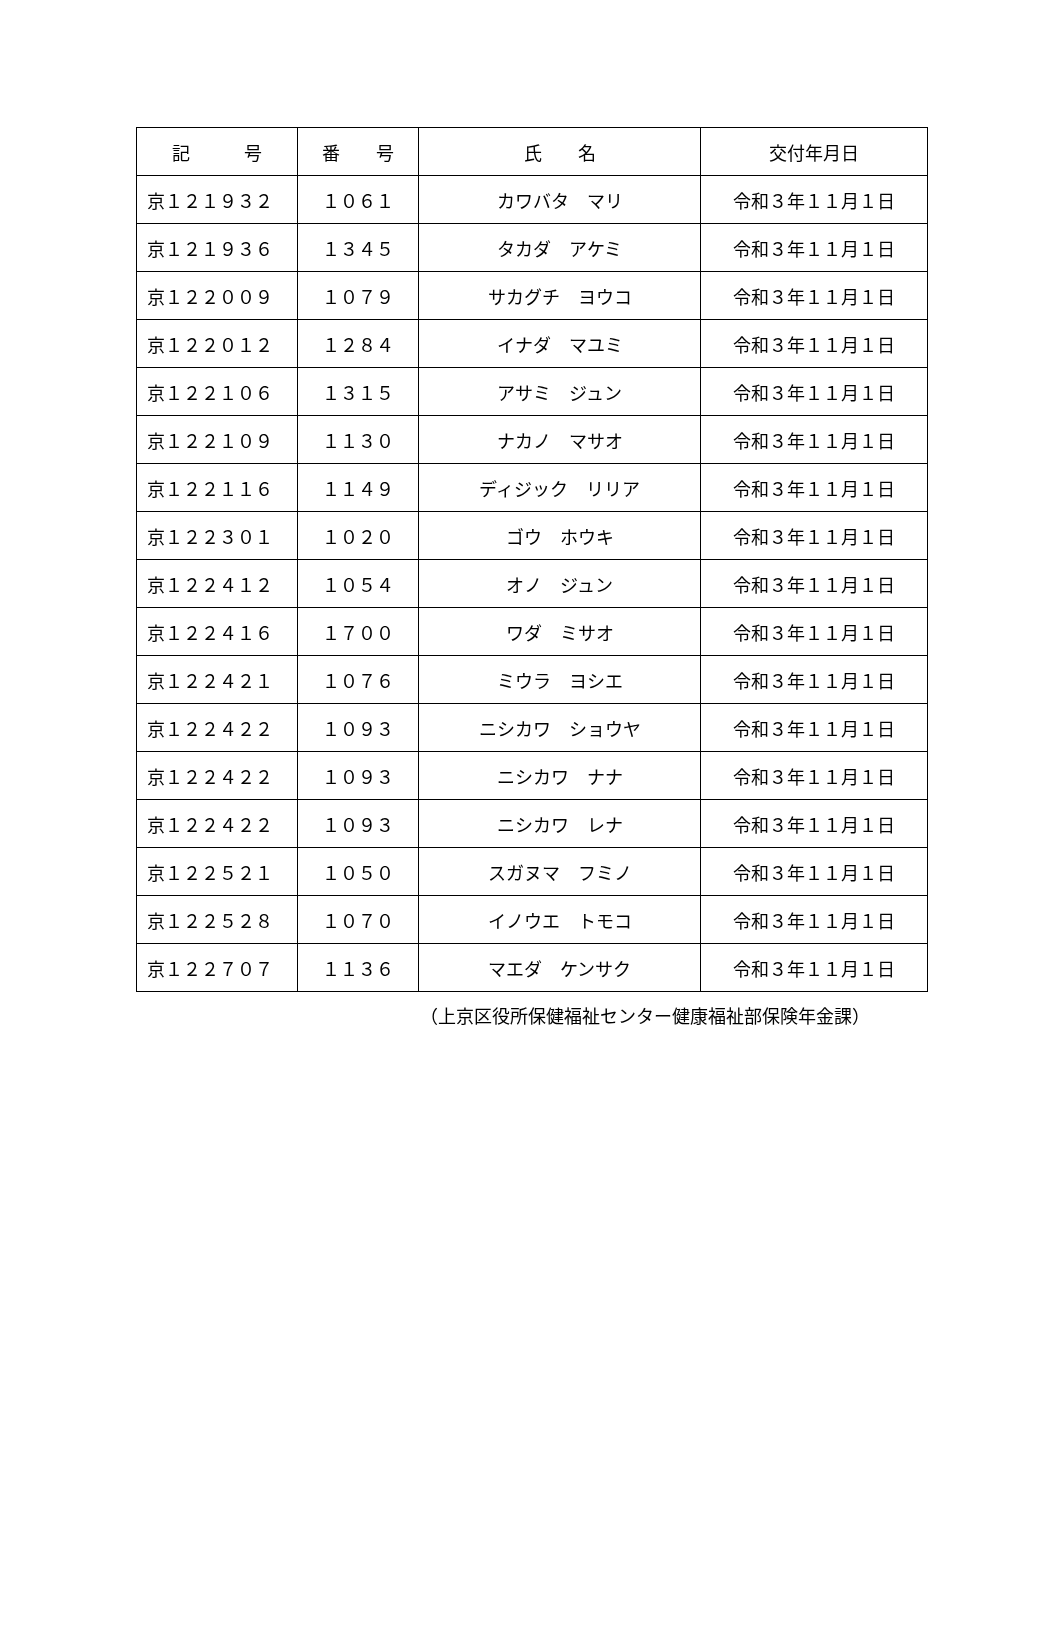| 記 号 | 番 号 | 氏 名 | 交付年月日 |
| --- | --- | --- | --- |
| 京１２１９３２ | １０６１ | カワバタ マリ | 令和３年１１月１日 |
| 京１２１９３６ | １３４５ | タカダ アケミ | 令和３年１１月１日 |
| 京１２２００９ | １０７９ | サカグチ ヨウコ | 令和３年１１月１日 |
| 京１２２０１２ | １２８４ | イナダ マユミ | 令和３年１１月１日 |
| 京１２２１０６ | １３１５ | アサミ ジュン | 令和３年１１月１日 |
| 京１２２１０９ | １１３０ | ナカノ マサオ | 令和３年１１月１日 |
| 京１２２１１６ | １１４９ | ディジック リリア | 令和３年１１月１日 |
| 京１２２３０１ | １０２０ | ゴウ ホウキ | 令和３年１１月１日 |
| 京１２２４１２ | １０５４ | オノ ジュン | 令和３年１１月１日 |
| 京１２２４１６ | １７００ | ワダ ミサオ | 令和３年１１月１日 |
| 京１２２４２１ | １０７６ | ミウラ ヨシエ | 令和３年１１月１日 |
| 京１２２４２２ | １０９３ | ニシカワ ショウヤ | 令和３年１１月１日 |
| 京１２２４２２ | １０９３ | ニシカワ ナナ | 令和３年１１月１日 |
| 京１２２４２２ | １０９３ | ニシカワ レナ | 令和３年１１月１日 |
| 京１２２５２１ | １０５０ | スガヌマ フミノ | 令和３年１１月１日 |
| 京１２２５２８ | １０７０ | イノウエ トモコ | 令和３年１１月１日 |
| 京１２２７０７ | １１３６ | マエダ ケンサク | 令和３年１１月１日 |
（上京区役所保健福祉センター健康福祉部保険年金課）